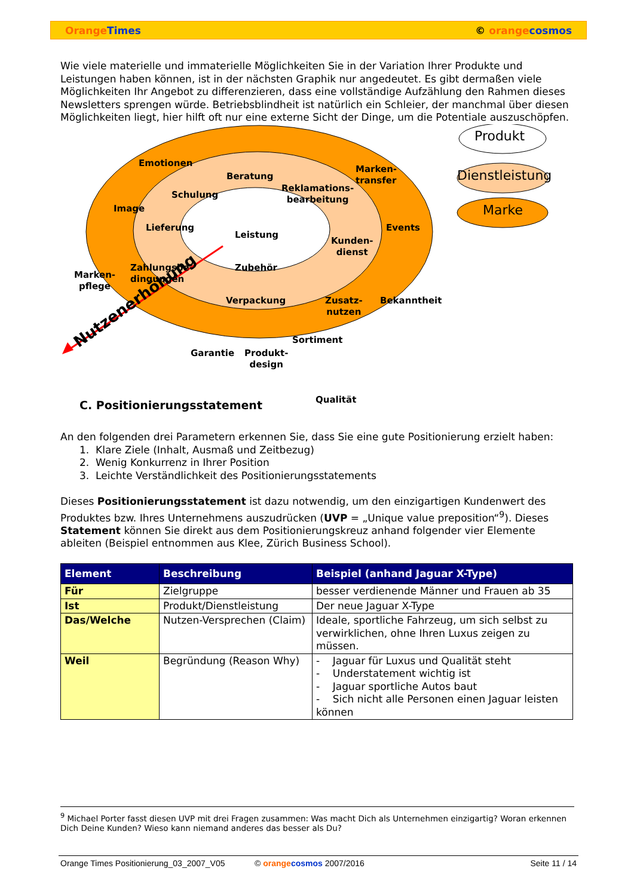Orange Times © orange cosmos
Wie viele materielle und immaterielle Möglichkeiten Sie in der Variation Ihrer Produkte und Leistungen haben können, ist in der nächsten Graphik nur angedeutet. Es gibt dermaßen viele Möglichkeiten Ihr Angebot zu differenzieren, dass eine vollständige Aufzählung den Rahmen dieses Newsletters sprengen würde. Betriebsblindheit ist natürlich ein Schleier, der manchmal über diesen Möglichkeiten liegt, hier hilft oft nur eine externe Sicht der Dinge, um die Potentiale auszuschöpfen.
Produkt
Dienstleistung
Marke
Emotionen
Beratung
Schulung
Marken-
transfer
Reklamations-
bearbeitung
Image
Lieferung
Leistung
Events
Kunden-
dienst
Zahlungsbe-
dingungen
Zubehör
Marken-
pflege
Verpackung Zusatz-
nutzen
Bekanntheit
Sortiment
Garantie Produkt-
design
Qualität
Nutzenerhöhung
C. Positionierungsstatement
An den folgenden drei Parametern erkennen Sie, dass Sie eine gute Positionierung erzielt haben:
1. Klare Ziele (Inhalt, Ausmaß und Zeitbezug)
2. Wenig Konkurrenz in Ihrer Position
3. Leichte Verständlichkeit des Positionierungsstatements
Dieses Positionierungsstatement ist dazu notwendig, um den einzigartigen Kundenwert des Produktes bzw. Ihres Unternehmens auszudrücken (UVP = „Unique value preposition“<sup>9</sup>). Dieses Statement können Sie direkt aus dem Positionierungskreuz anhand folgender vier Elemente ableiten (Beispiel entnommen aus Klee, Zürich Business School).
| Element | Beschreibung | Beispiel (anhand Jaguar X-Type) |
| --- | --- | --- |
| Für | Zielgruppe | besser verdienende Männer und Frauen ab 35 |
| Ist | Produkt/Dienstleistung | Der neue Jaguar X-Type |
| Das/Welche | Nutzen-Versprechen (Claim) | Ideale, sportliche Fahrzeug, um sich selbst zu verwirklichen, ohne Ihren Luxus zeigen zu müssen. |
| Weil | Begründung (Reason Why) | - Jaguar für Luxus und Qualität steht - Understatement wichtig ist - Jaguar sportliche Autos baut - Sich nicht alle Personen einen Jaguar leisten können |
<sup>9</sup> Michael Porter fasst diesen UVP mit drei Fragen zusammen: Was macht Dich als Unternehmen einzigartig? Woran erkennen Dich Deine Kunden? Wieso kann niemand anderes das besser als Du?
Orange Times Positionierung_03_2007_V05 © orange cosmos 2007/2016 Seite 11 / 14